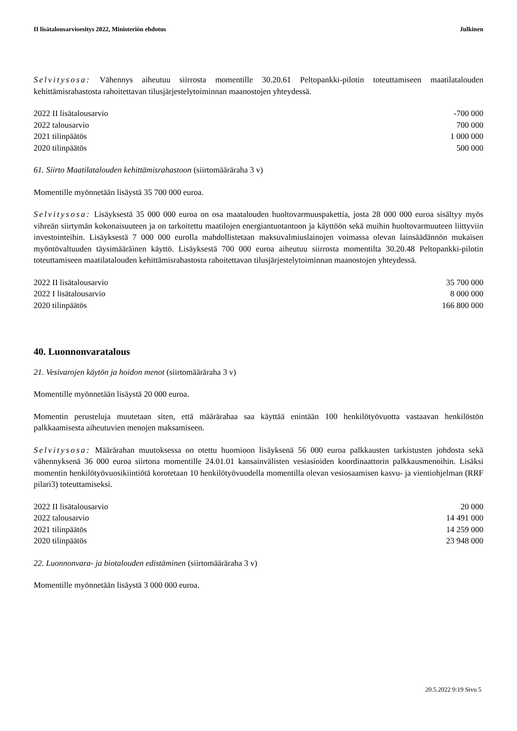II lisätalousarvioesitys 2022, Ministeriön ehdotus Julkinen
Selvitysosa: Vähennys aiheutuu siirrosta momentille 30.20.61 Peltopankki-pilotin toteuttamiseen maatilatalouden kehittämisrahastosta rahoitettavan tilusjärjestelytoiminnan maanostojen yhteydessä.
| 2022 II lisätalousarvio | -700 000 |
| 2022 talousarvio | 700 000 |
| 2021 tilinpäätös | 1 000 000 |
| 2020 tilinpäätös | 500 000 |
61. Siirto Maatilatalouden kehittämisrahastoon (siirtomääräraha 3 v)
Momentille myönnetään lisäystä 35 700 000 euroa.
Selvitysosa: Lisäyksestä 35 000 000 euroa on osa maatalouden huoltovarmuuspakettia, josta 28 000 000 euroa sisältyy myös vihreän siirtymän kokonaisuuteen ja on tarkoitettu maatilojen energiantuotantoon ja käyttöön sekä muihin huoltovarmuuteen liittyviin investointeihin. Lisäyksestä 7 000 000 eurolla mahdollistetaan maksuvalmiuslainojen voimassa olevan lainsäädännön mukaisen myöntövaltuuden täysimääräinen käyttö. Lisäyksestä 700 000 euroa aiheutuu siirrosta momentilta 30.20.48 Peltopankki-pilotin toteuttamiseen maatilatalouden kehittämisrahastosta rahoitettavan tilusjärjestelytoiminnan maanostojen yhteydessä.
| 2022 II lisätalousarvio | 35 700 000 |
| 2022 I lisätalousarvio | 8 000 000 |
| 2020 tilinpäätös | 166 800 000 |
40. Luonnonvaratalous
21. Vesivarojen käytön ja hoidon menot (siirtomääräraha 3 v)
Momentille myönnetään lisäystä 20 000 euroa.
Momentin perusteluja muutetaan siten, että määrärahaa saa käyttää enintään 100 henkilötyövuotta vastaavan henkilöstön palkkaamisesta aiheutuvien menojen maksamiseen.
Selvitysosa: Määrärahan muutoksessa on otettu huomioon lisäyksenä 56 000 euroa palkkausten tarkistusten johdosta sekä vähennyksenä 36 000 euroa siirtona momentille 24.01.01 kansainvälisten vesiasioiden koordinaattorin palkkausmenoihin. Lisäksi momentin henkilötyövuosikiintiötä korotetaan 10 henkilötyövuodella momentilla olevan vesiosaamisen kasvu- ja vientiohjelman (RRF pilari3) toteuttamiseksi.
| 2022 II lisätalousarvio | 20 000 |
| 2022 talousarvio | 14 491 000 |
| 2021 tilinpäätös | 14 259 000 |
| 2020 tilinpäätös | 23 948 000 |
22. Luonnonvara- ja biotalouden edistäminen (siirtomääräraha 3 v)
Momentille myönnetään lisäystä 3 000 000 euroa.
20.5.2022 9:19 Sivu 5